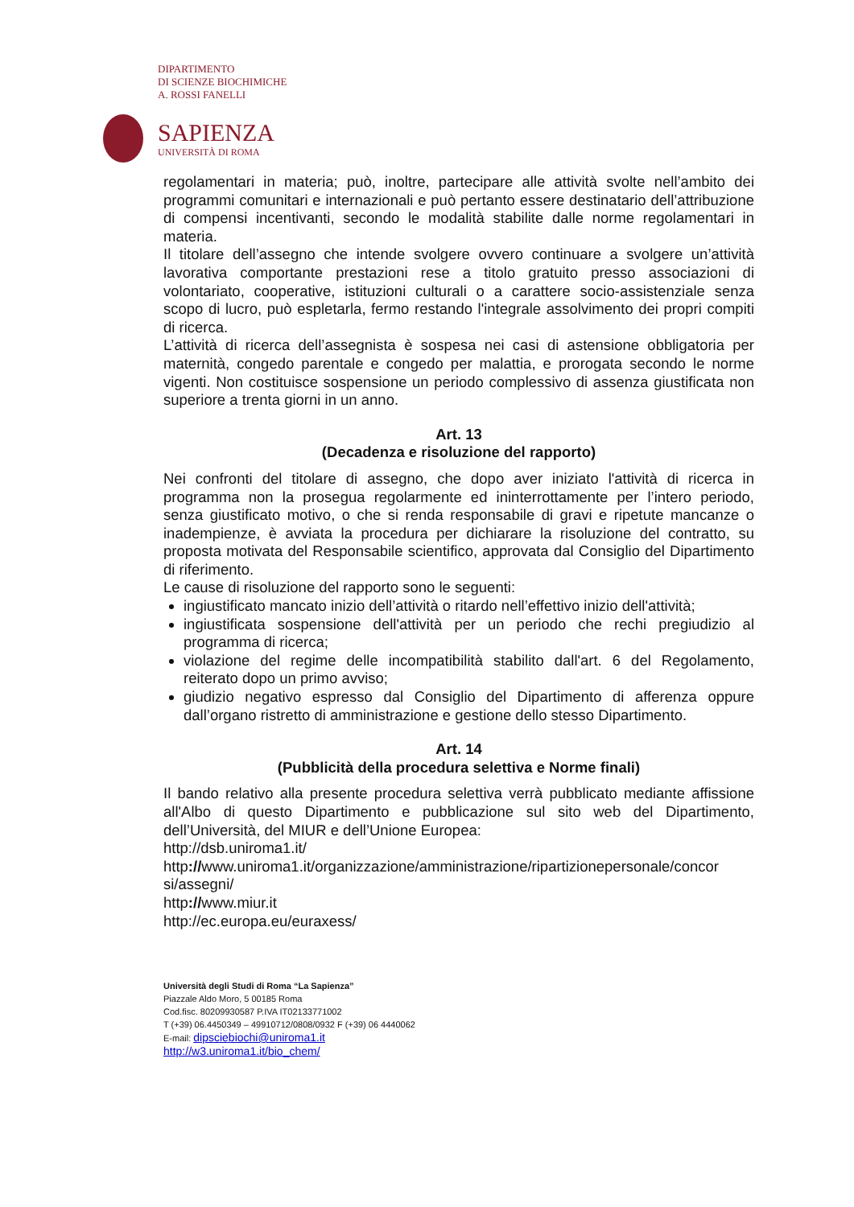DIPARTIMENTO
DI SCIENZE BIOCHIMICHE
A. ROSSI FANELLI
SAPIENZA
UNIVERSITÀ DI ROMA
regolamentari in materia; può, inoltre, partecipare alle attività svolte nell’ambito dei programmi comunitari e internazionali e può pertanto essere destinatario dell’attribuzione di compensi incentivanti, secondo le modalità stabilite dalle norme regolamentari in materia.
Il titolare dell’assegno che intende svolgere ovvero continuare a svolgere un’attività lavorativa comportante prestazioni rese a titolo gratuito presso associazioni di volontariato, cooperative, istituzioni culturali o a carattere socio-assistenziale senza scopo di lucro, può espletarla, fermo restando l'integrale assolvimento dei propri compiti di ricerca.
L’attività di ricerca dell’assegnista è sospesa nei casi di astensione obbligatoria per maternità, congedo parentale e congedo per malattia, e prorogata secondo le norme vigenti. Non costituisce sospensione un periodo complessivo di assenza giustificata non superiore a trenta giorni in un anno.
Art. 13
(Decadenza e risoluzione del rapporto)
Nei confronti del titolare di assegno, che dopo aver iniziato l'attività di ricerca in programma non la prosegua regolarmente ed ininterrottamente per l’intero periodo, senza giustificato motivo, o che si renda responsabile di gravi e ripetute mancanze o inadempienze, è avviata la procedura per dichiarare la risoluzione del contratto, su proposta motivata del Responsabile scientifico, approvata dal Consiglio del Dipartimento di riferimento.
Le cause di risoluzione del rapporto sono le seguenti:
ingiustificato mancato inizio dell’attività o ritardo nell’effettivo inizio dell'attività;
ingiustificata sospensione dell'attività per un periodo che rechi pregiudizio al programma di ricerca;
violazione del regime delle incompatibilità stabilito dall'art. 6 del Regolamento, reiterato dopo un primo avviso;
giudizio negativo espresso dal Consiglio del Dipartimento di afferenza oppure dall’organo ristretto di amministrazione e gestione dello stesso Dipartimento.
Art. 14
(Pubblicità della procedura selettiva e Norme finali)
Il bando relativo alla presente procedura selettiva verrà pubblicato mediante affissione all'Albo di questo Dipartimento e pubblicazione sul sito web del Dipartimento, dell’Università, del MIUR e dell’Unione Europea:
http://dsb.uniroma1.it/
http://www.uniroma1.it/organizzazione/amministrazione/ripartizionepersonale/concor si/assegni/
http://www.miur.it
http://ec.europa.eu/euraxess/
Università degli Studi di Roma “La Sapienza”
Piazzale Aldo Moro, 5 00185 Roma
Cod.fisc. 80209930587 P.IVA IT02133771002
T (+39) 06.4450349 – 49910712/0808/0932 F (+39) 06 4440062
E-mail: dipsciebiochi@uniroma1.it
http://w3.uniroma1.it/bio_chem/